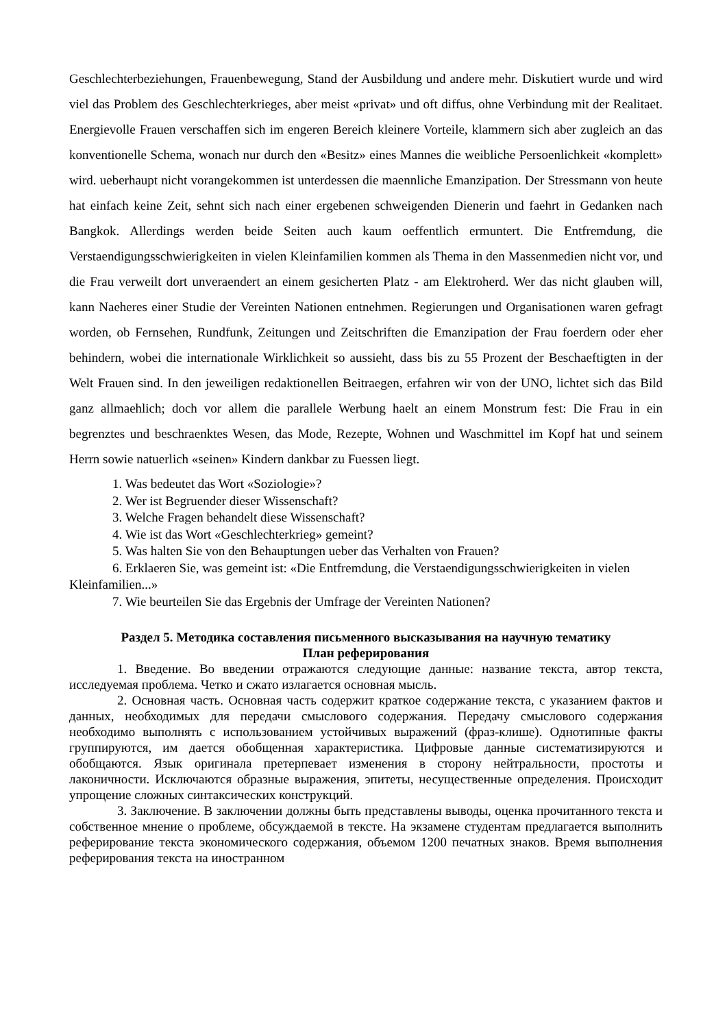Geschlechterbeziehungen, Frauenbewegung, Stand der Ausbildung und andere mehr. Diskutiert wurde und wird viel das Problem des Geschlechterkrieges, aber meist «privat» und oft diffus, ohne Verbindung mit der Realitaet. Energievolle Frauen verschaffen sich im engeren Bereich kleinere Vorteile, klammern sich aber zugleich an das konventionelle Schema, wonach nur durch den «Besitz» eines Mannes die weibliche Persoenlichkeit «komplett» wird. ueberhaupt nicht vorangekommen ist unterdessen die maennliche Emanzipation. Der Stressmann von heute hat einfach keine Zeit, sehnt sich nach einer ergebenen schweigenden Dienerin und faehrt in Gedanken nach Bangkok. Allerdings werden beide Seiten auch kaum oeffentlich ermuntert. Die Entfremdung, die Verstaendigungsschwierigkeiten in vielen Kleinfamilien kommen als Thema in den Massenmedien nicht vor, und die Frau verweilt dort unveraendert an einem gesicherten Platz - am Elektroherd. Wer das nicht glauben will, kann Naeheres einer Studie der Vereinten Nationen entnehmen. Regierungen und Organisationen waren gefragt worden, ob Fernsehen, Rundfunk, Zeitungen und Zeitschriften die Emanzipation der Frau foerdern oder eher behindern, wobei die internationale Wirklichkeit so aussieht, dass bis zu 55 Prozent der Beschaeftigten in der Welt Frauen sind. In den jeweiligen redaktionellen Beitraegen, erfahren wir von der UNO, lichtet sich das Bild ganz allmaehlich; doch vor allem die parallele Werbung haelt an einem Monstrum fest: Die Frau in ein begrenztes und beschraenktes Wesen, das Mode, Rezepte, Wohnen und Waschmittel im Kopf hat und seinem Herrn sowie natuerlich «seinen» Kindern dankbar zu Fuessen liegt.
1. Was bedeutet das Wort «Soziologie»?
2. Wer ist Begruender dieser Wissenschaft?
3. Welche Fragen behandelt diese Wissenschaft?
4. Wie ist das Wort «Geschlechterkrieg» gemeint?
5. Was halten Sie von den Behauptungen ueber das Verhalten von Frauen?
6. Erklaeren Sie, was gemeint ist: «Die Entfremdung, die Verstaendigungsschwierigkeiten in vielen Kleinfamilien...»
7. Wie beurteilen Sie das Ergebnis der Umfrage der Vereinten Nationen?
Раздел 5. Методика составления письменного высказывания на научную тематику
План реферирования
1. Введение. Во введении отражаются следующие данные: название текста, автор текста, исследуемая проблема. Четко и сжато излагается основная мысль.
2. Основная часть. Основная часть содержит краткое содержание текста, с указанием фактов и данных, необходимых для передачи смыслового содержания. Передачу смыслового содержания необходимо выполнять с использованием устойчивых выражений (фраз-клише). Однотипные факты группируются, им дается обобщенная характеристика. Цифровые данные систематизируются и обобщаются. Язык оригинала претерпевает изменения в сторону нейтральности, простоты и лаконичности. Исключаются образные выражения, эпитеты, несущественные определения. Происходит упрощение сложных синтаксических конструкций.
3. Заключение. В заключении должны быть представлены выводы, оценка прочитанного текста и собственное мнение о проблеме, обсуждаемой в тексте. На экзамене студентам предлагается выполнить реферирование текста экономического содержания, объемом 1200 печатных знаков. Время выполнения реферирования текста на иностранном